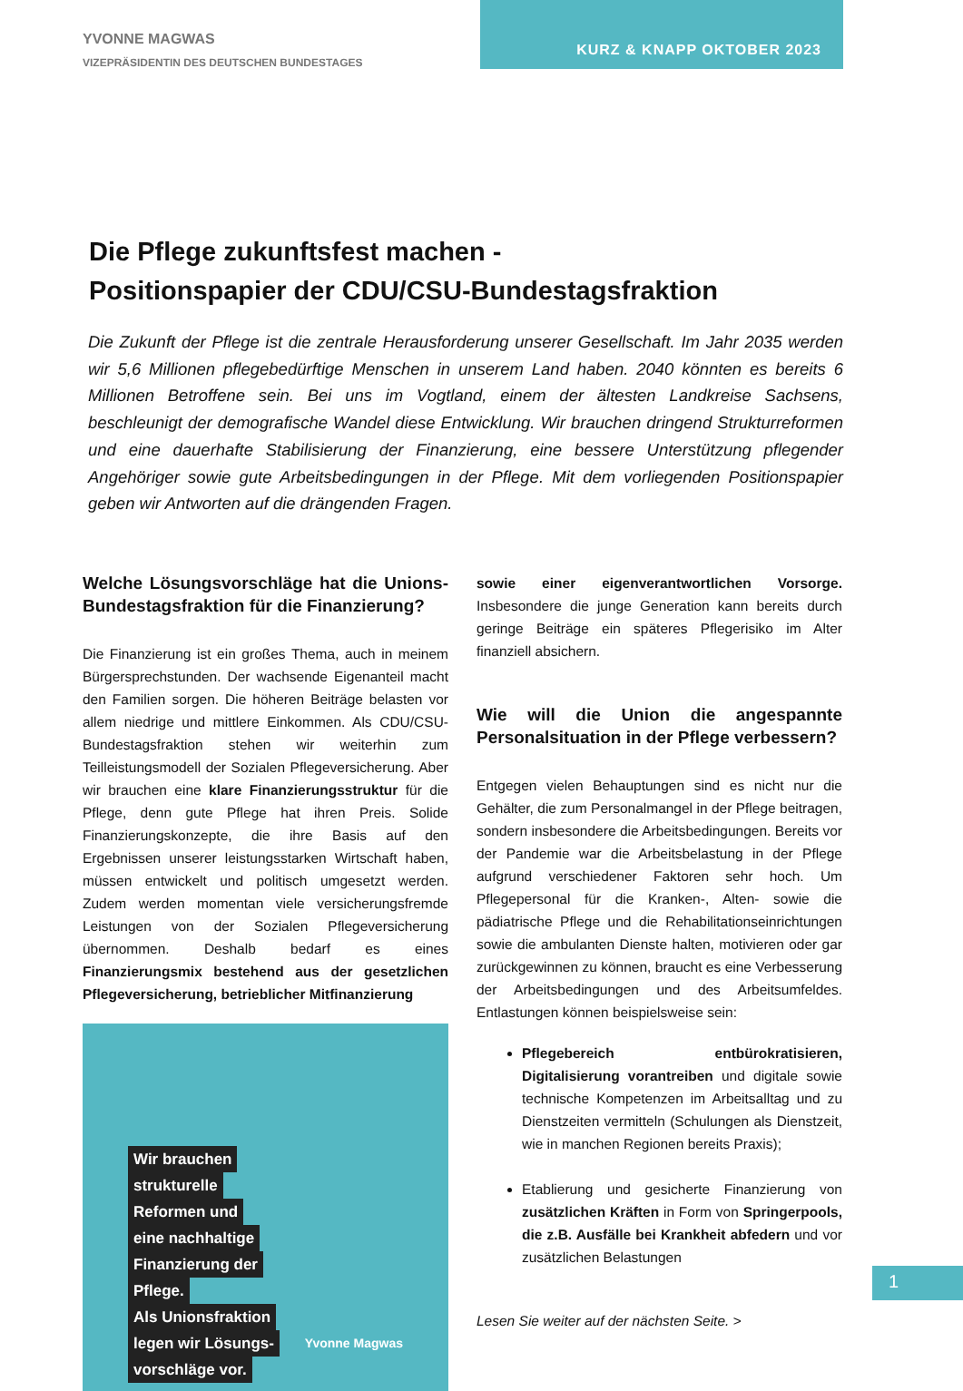YVONNE MAGWAS
VIZEPRÄSIDENTIN DES DEUTSCHEN BUNDESTAGES
KURZ & KNAPP OKTOBER 2023
Die Pflege zukunftsfest machen -
Positionspapier der CDU/CSU-Bundestagsfraktion
Die Zukunft der Pflege ist die zentrale Herausforderung unserer Gesellschaft. Im Jahr 2035 werden wir 5,6 Millionen pflegebedürftige Menschen in unserem Land haben. 2040 könnten es bereits 6 Millionen Betroffene sein. Bei uns im Vogtland, einem der ältesten Landkreise Sachsens, beschleunigt der demografische Wandel diese Entwicklung. Wir brauchen dringend Strukturreformen und eine dauerhafte Stabilisierung der Finanzierung, eine bessere Unterstützung pflegender Angehöriger sowie gute Arbeitsbedingungen in der Pflege. Mit dem vorliegenden Positionspapier geben wir Antworten auf die drängenden Fragen.
Welche Lösungsvorschläge hat die Unions-Bundestagsfraktion für die Finanzierung?
Die Finanzierung ist ein großes Thema, auch in meinem Bürgersprechstunden. Der wachsende Eigenanteil macht den Familien sorgen. Die höheren Beiträge belasten vor allem niedrige und mittlere Einkommen. Als CDU/CSU-Bundestagsfraktion stehen wir weiterhin zum Teilleistungsmodell der Sozialen Pflegeversicherung. Aber wir brauchen eine klare Finanzierungsstruktur für die Pflege, denn gute Pflege hat ihren Preis. Solide Finanzierungskonzepte, die ihre Basis auf den Ergebnissen unserer leistungsstarken Wirtschaft haben, müssen entwickelt und politisch umgesetzt werden. Zudem werden momentan viele versicherungsfremde Leistungen von der Sozialen Pflegeversicherung übernommen. Deshalb bedarf es eines Finanzierungsmix bestehend aus der gesetzlichen Pflegeversicherung, betrieblicher Mitfinanzierung
Wir brauchen
strukturelle
Reformen und
eine nachhaltige
Finanzierung der
Pflege.
Als Unionsfraktion
legen wir Lösungs-
vorschläge vor.
Yvonne Magwas
sowie einer eigenverantwortlichen Vorsorge. Insbesondere die junge Generation kann bereits durch geringe Beiträge ein späteres Pflegerisiko im Alter finanziell absichern.
Wie will die Union die angespannte Personalsituation in der Pflege verbessern?
Entgegen vielen Behauptungen sind es nicht nur die Gehälter, die zum Personalmangel in der Pflege beitragen, sondern insbesondere die Arbeitsbedingungen. Bereits vor der Pandemie war die Arbeitsbelastung in der Pflege aufgrund verschiedener Faktoren sehr hoch. Um Pflegepersonal für die Kranken-, Alten- sowie die pädiatrische Pflege und die Rehabilitationseinrichtungen sowie die ambulanten Dienste halten, motivieren oder gar zurückgewinnen zu können, braucht es eine Verbesserung der Arbeitsbedingungen und des Arbeitsumfeldes. Entlastungen können beispielsweise sein:
Pflegebereich entbürokratisieren, Digitalisierung vorantreiben und digitale sowie technische Kompetenzen im Arbeitsalltag und zu Dienstzeiten vermitteln (Schulungen als Dienstzeit, wie in manchen Regionen bereits Praxis);
Etablierung und gesicherte Finanzierung von zusätzlichen Kräften in Form von Springerpools, die z.B. Ausfälle bei Krankheit abfedern und vor zusätzlichen Belastungen
Lesen Sie weiter auf der nächsten Seite. >
1